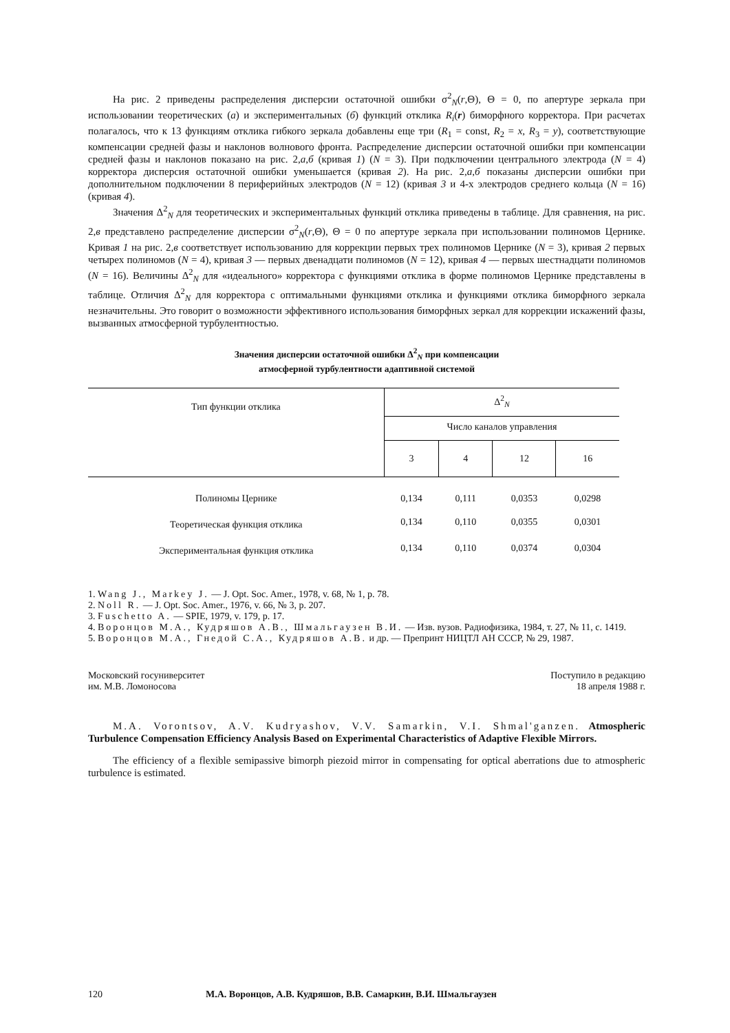На рис. 2 приведены распределения дисперсии остаточной ошибки σ<sup>2</sup><sub>N</sub>(r,Θ), Θ = 0, по апертуре зеркала при использовании теоретических (а) и экспериментальных (б) функций отклика R<sub>i</sub>(r) биморфного корректора. При расчетах полагалось, что к 13 функциям отклика гибкого зеркала добавлены еще три (R<sub>1</sub> = const, R<sub>2</sub> = x, R<sub>3</sub> = y), соответствующие компенсации средней фазы и наклонов волнового фронта. Распределение дисперсии остаточной ошибки при компенсации средней фазы и наклонов показано на рис. 2,а,б (кривая 1) (N = 3). При подключении центрального электрода (N = 4) корректора дисперсия остаточной ошибки уменьшается (кривая 2). На рис. 2,а,б показаны дисперсии ошибки при дополнительном подключении 8 периферийных электродов (N = 12) (кривая 3 и 4-х электродов среднего кольца (N = 16) (кривая 4).
Значения Δ<sup>2</sup><sub>N</sub> для теоретических и экспериментальных функций отклика приведены в таблице. Для сравнения, на рис. 2,в представлено распределение дисперсии σ<sup>2</sup><sub>N</sub>(r,Θ), Θ = 0 по апертуре зеркала при использовании полиномов Цернике. Кривая 1 на рис. 2,в соответствует использованию для коррекции первых трех полиномов Цернике (N = 3), кривая 2 первых четырех полиномов (N = 4), кривая 3 — первых двенадцати полиномов (N = 12), кривая 4 — первых шестнадцати полиномов (N = 16). Величины Δ<sup>2</sup><sub>N</sub> для «идеального» корректора с функциями отклика в форме полиномов Цернике представлены в таблице. Отличия Δ<sup>2</sup><sub>N</sub> для корректора с оптимальными функциями отклика и функциями отклика биморфного зеркала незначительны. Это говорит о возможности эффективного использования биморфных зеркал для коррекции искажений фазы, вызванных атмосферной турбулентностью.
Значения дисперсии остаточной ошибки Δ<sup>2</sup><sub>N</sub> при компенсации
атмосферной турбулентности адаптивной системой
| Тип функции отклика | Δ<sup>2</sup><sub>N</sub> | | | |
| --- | --- | --- | --- | --- |
| | Число каналов управления | | | |
| | 3 | 4 | 12 | 16 |
| Полиномы Цернике | 0,134 | 0,111 | 0,0353 | 0,0298 |
| Теоретическая функция отклика | 0,134 | 0,110 | 0,0355 | 0,0301 |
| Экспериментальная функция отклика | 0,134 | 0,110 | 0,0374 | 0,0304 |
1. Wang J., Markey J. — J. Opt. Soc. Amer., 1978, v. 68, № 1, p. 78.
2. Noll R. — J. Opt. Soc. Amer., 1976, v. 66, № 3, p. 207.
3. Fuschetto A. — SPIE, 1979, v. 179, p. 17.
4. Воронцов М.А., Кудряшов А.В., Шмальгаузен В.И. — Изв. вузов. Радиофизика, 1984, т. 27, № 11, с. 1419.
5. Воронцов М.А., Гнедой С.А., Кудряшов А.В. и др. — Препринт НИЦТЛ АН СССР, № 29, 1987.
Московский госуниверситет
им. М.В. Ломоносова
Поступило в редакцию
18 апреля 1988 г.
M.A. Vorontsov, A.V. Kudryashov, V.V. Samarkin, V.I. Shmal'ganzen. Atmospheric Turbulence Compensation Efficiency Analysis Based on Experimental Characteristics of Adaptive Flexible Mirrors.
The efficiency of a flexible semipassive bimorph piezoid mirror in compensating for optical aberrations due to atmospheric turbulence is estimated.
120 М.А. Воронцов, А.В. Кудряшов, В.В. Самаркин, В.И. Шмальгаузен